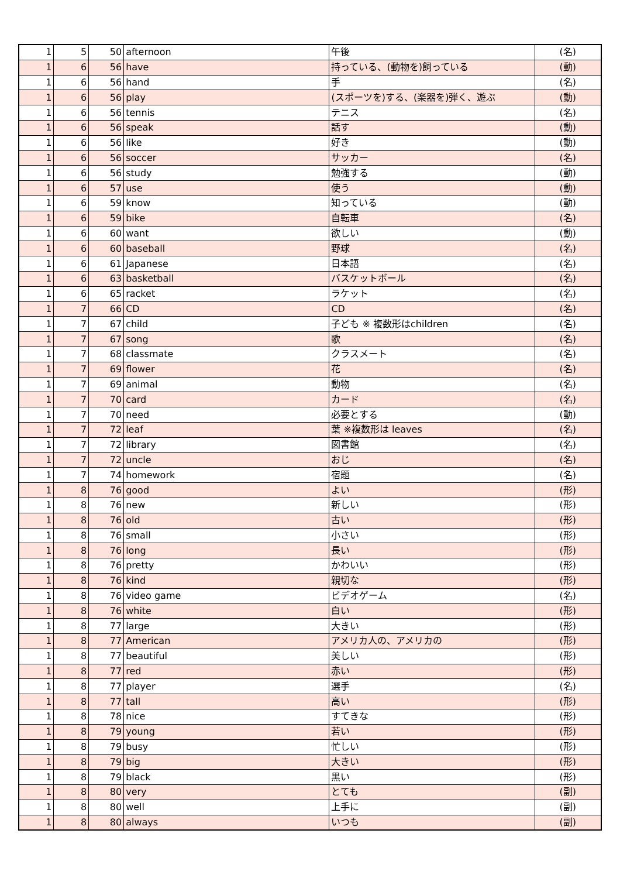| 1 | 5 | 50 | afternoon | 午後 | (名) |
| 1 | 6 | 56 | have | 持っている、(動物を)飼っている | (動) |
| 1 | 6 | 56 | hand | 手 | (名) |
| 1 | 6 | 56 | play | (スポーツを)する、(楽器を)弾く、遊ぶ | (動) |
| 1 | 6 | 56 | tennis | テニス | (名) |
| 1 | 6 | 56 | speak | 話す | (動) |
| 1 | 6 | 56 | like | 好き | (動) |
| 1 | 6 | 56 | soccer | サッカー | (名) |
| 1 | 6 | 56 | study | 勉強する | (動) |
| 1 | 6 | 57 | use | 使う | (動) |
| 1 | 6 | 59 | know | 知っている | (動) |
| 1 | 6 | 59 | bike | 自転車 | (名) |
| 1 | 6 | 60 | want | 欲しい | (動) |
| 1 | 6 | 60 | baseball | 野球 | (名) |
| 1 | 6 | 61 | Japanese | 日本語 | (名) |
| 1 | 6 | 63 | basketball | バスケットボール | (名) |
| 1 | 6 | 65 | racket | ラケット | (名) |
| 1 | 7 | 66 | CD | CD | (名) |
| 1 | 7 | 67 | child | 子ども ※ 複数形はchildren | (名) |
| 1 | 7 | 67 | song | 歌 | (名) |
| 1 | 7 | 68 | classmate | クラスメート | (名) |
| 1 | 7 | 69 | flower | 花 | (名) |
| 1 | 7 | 69 | animal | 動物 | (名) |
| 1 | 7 | 70 | card | カード | (名) |
| 1 | 7 | 70 | need | 必要とする | (動) |
| 1 | 7 | 72 | leaf | 葉 ※複数形は leaves | (名) |
| 1 | 7 | 72 | library | 図書館 | (名) |
| 1 | 7 | 72 | uncle | おじ | (名) |
| 1 | 7 | 74 | homework | 宿題 | (名) |
| 1 | 8 | 76 | good | よい | (形) |
| 1 | 8 | 76 | new | 新しい | (形) |
| 1 | 8 | 76 | old | 古い | (形) |
| 1 | 8 | 76 | small | 小さい | (形) |
| 1 | 8 | 76 | long | 長い | (形) |
| 1 | 8 | 76 | pretty | かわいい | (形) |
| 1 | 8 | 76 | kind | 親切な | (形) |
| 1 | 8 | 76 | video game | ビデオゲーム | (名) |
| 1 | 8 | 76 | white | 白い | (形) |
| 1 | 8 | 77 | large | 大きい | (形) |
| 1 | 8 | 77 | American | アメリカ人の、アメリカの | (形) |
| 1 | 8 | 77 | beautiful | 美しい | (形) |
| 1 | 8 | 77 | red | 赤い | (形) |
| 1 | 8 | 77 | player | 選手 | (名) |
| 1 | 8 | 77 | tall | 高い | (形) |
| 1 | 8 | 78 | nice | すてきな | (形) |
| 1 | 8 | 79 | young | 若い | (形) |
| 1 | 8 | 79 | busy | 忙しい | (形) |
| 1 | 8 | 79 | big | 大きい | (形) |
| 1 | 8 | 79 | black | 黒い | (形) |
| 1 | 8 | 80 | very | とても | (副) |
| 1 | 8 | 80 | well | 上手に | (副) |
| 1 | 8 | 80 | always | いつも | (副) |